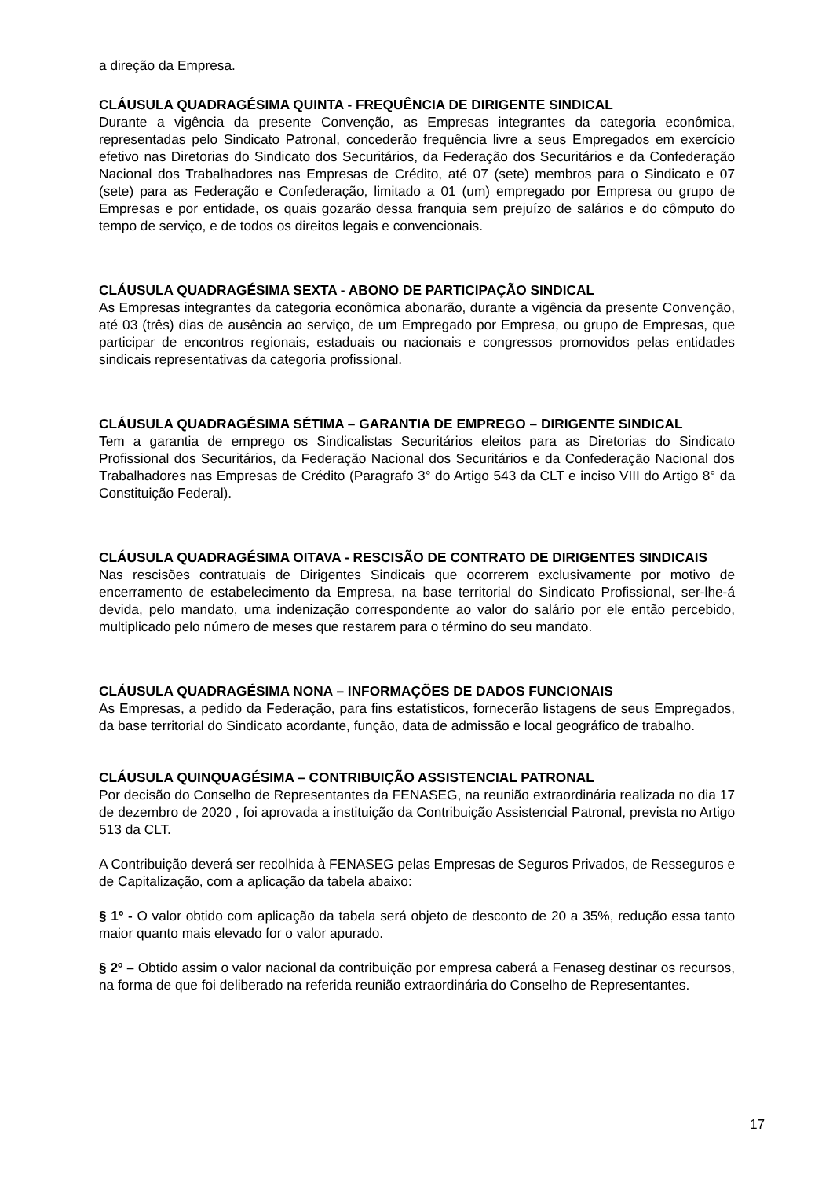a direção da Empresa.
CLÁUSULA QUADRAGÉSIMA QUINTA - FREQUÊNCIA DE DIRIGENTE SINDICAL
Durante a vigência da presente Convenção, as Empresas integrantes da categoria econômica, representadas pelo Sindicato Patronal, concederão frequência livre a seus Empregados em exercício efetivo nas Diretorias do Sindicato dos Securitários, da Federação dos Securitários e da Confederação Nacional dos Trabalhadores nas Empresas de Crédito, até 07 (sete) membros para o Sindicato e 07 (sete) para as Federação e Confederação, limitado a 01 (um) empregado por Empresa ou grupo de Empresas e por entidade, os quais gozarão dessa franquia sem prejuízo de salários e do cômputo do tempo de serviço, e de todos os direitos legais e convencionais.
CLÁUSULA QUADRAGÉSIMA SEXTA - ABONO DE PARTICIPAÇÃO SINDICAL
As Empresas integrantes da categoria econômica abonarão, durante a vigência da presente Convenção, até 03 (três) dias de ausência ao serviço, de um Empregado por Empresa, ou grupo de Empresas, que participar de encontros regionais, estaduais ou nacionais e congressos promovidos pelas entidades sindicais representativas da categoria profissional.
CLÁUSULA QUADRAGÉSIMA SÉTIMA – GARANTIA DE EMPREGO – DIRIGENTE SINDICAL
Tem a garantia de emprego os Sindicalistas Securitários eleitos para as Diretorias do Sindicato Profissional dos Securitários, da Federação Nacional dos Securitários e da Confederação Nacional dos Trabalhadores nas Empresas de Crédito (Paragrafo 3° do Artigo 543 da CLT e inciso VIII do Artigo 8° da Constituição Federal).
CLÁUSULA QUADRAGÉSIMA OITAVA - RESCISÃO DE CONTRATO DE DIRIGENTES SINDICAIS
Nas rescisões contratuais de Dirigentes Sindicais que ocorrerem exclusivamente por motivo de encerramento de estabelecimento da Empresa, na base territorial do Sindicato Profissional, ser-lhe-á devida, pelo mandato, uma indenização correspondente ao valor do salário por ele então percebido, multiplicado pelo número de meses que restarem para o término do seu mandato.
CLÁUSULA QUADRAGÉSIMA NONA – INFORMAÇÕES DE DADOS FUNCIONAIS
As Empresas, a pedido da Federação, para fins estatísticos, fornecerão listagens de seus Empregados, da base territorial do Sindicato acordante, função, data de admissão e local geográfico de trabalho.
CLÁUSULA QUINQUAGÉSIMA – CONTRIBUIÇÃO ASSISTENCIAL PATRONAL
Por decisão do Conselho de Representantes da FENASEG, na reunião extraordinária realizada no dia 17 de dezembro de 2020 , foi aprovada a instituição da Contribuição Assistencial Patronal, prevista no Artigo 513 da CLT.
A Contribuição deverá ser recolhida à FENASEG pelas Empresas de Seguros Privados, de Resseguros e de Capitalização, com a aplicação da tabela abaixo:
§ 1º - O valor obtido com aplicação da tabela será objeto de desconto de 20 a 35%, redução essa tanto maior quanto mais elevado for o valor apurado.
§ 2º – Obtido assim o valor nacional da contribuição por empresa caberá a Fenaseg destinar os recursos, na forma de que foi deliberado na referida reunião extraordinária do Conselho de Representantes.
17